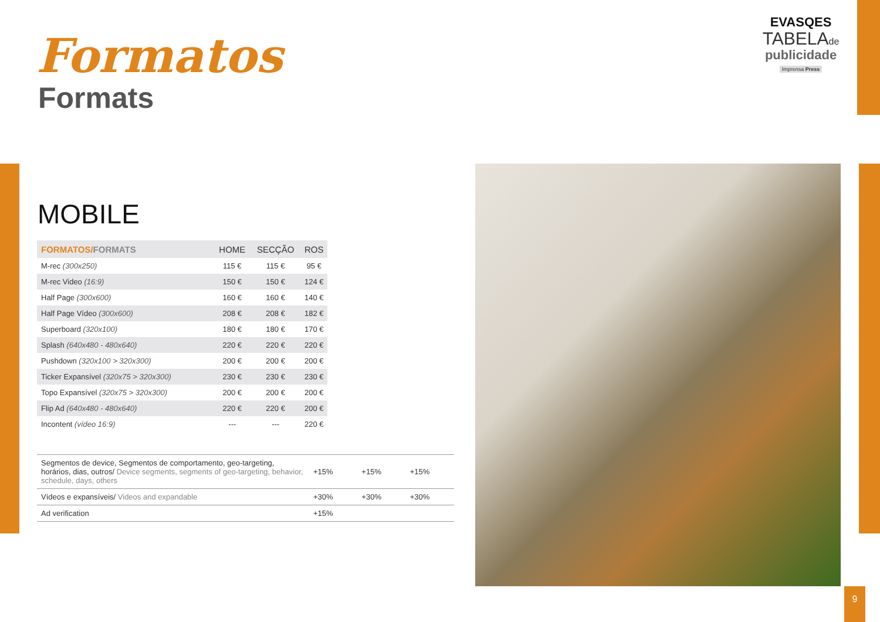Formatos
Formats
EVASQES
TABELAde
publicidade
Imprensa Press
MOBILE
| FORMATOS/ FORMATS | HOME | SECÇÃO | ROS |
| --- | --- | --- | --- |
| M-rec (300x250) | 115 € | 115 € | 95 € |
| M-rec Video (16:9) | 150 € | 150 € | 124 € |
| Half Page (300x600) | 160 € | 160 € | 140 € |
| Half Page Vídeo (300x600) | 208 € | 208 € | 182 € |
| Superboard (320x100) | 180 € | 180 € | 170 € |
| Splash (640x480 - 480x640) | 220 € | 220 € | 220 € |
| Pushdown (320x100 > 320x300) | 200 € | 200 € | 200 € |
| Ticker Expansível (320x75 > 320x300) | 230 € | 230 € | 230 € |
| Topo Expansível (320x75 > 320x300) | 200 € | 200 € | 200 € |
| Flip Ad (640x480 - 480x640) | 220 € | 220 € | 200 € |
| Incontent (vídeo 16:9) | --- | --- | 220 € |
| Segmentos de device, Segmentos de comportamento, geo-targeting, horários, dias, outros/ Device segments, segments of geo-targeting, behavior, schedule, days, others | +15% | +15% | +15% |
| Vídeos e expansíveis/ Videos and expandable | +30% | +30% | +30% |
| Ad verification | +15% | | |
9